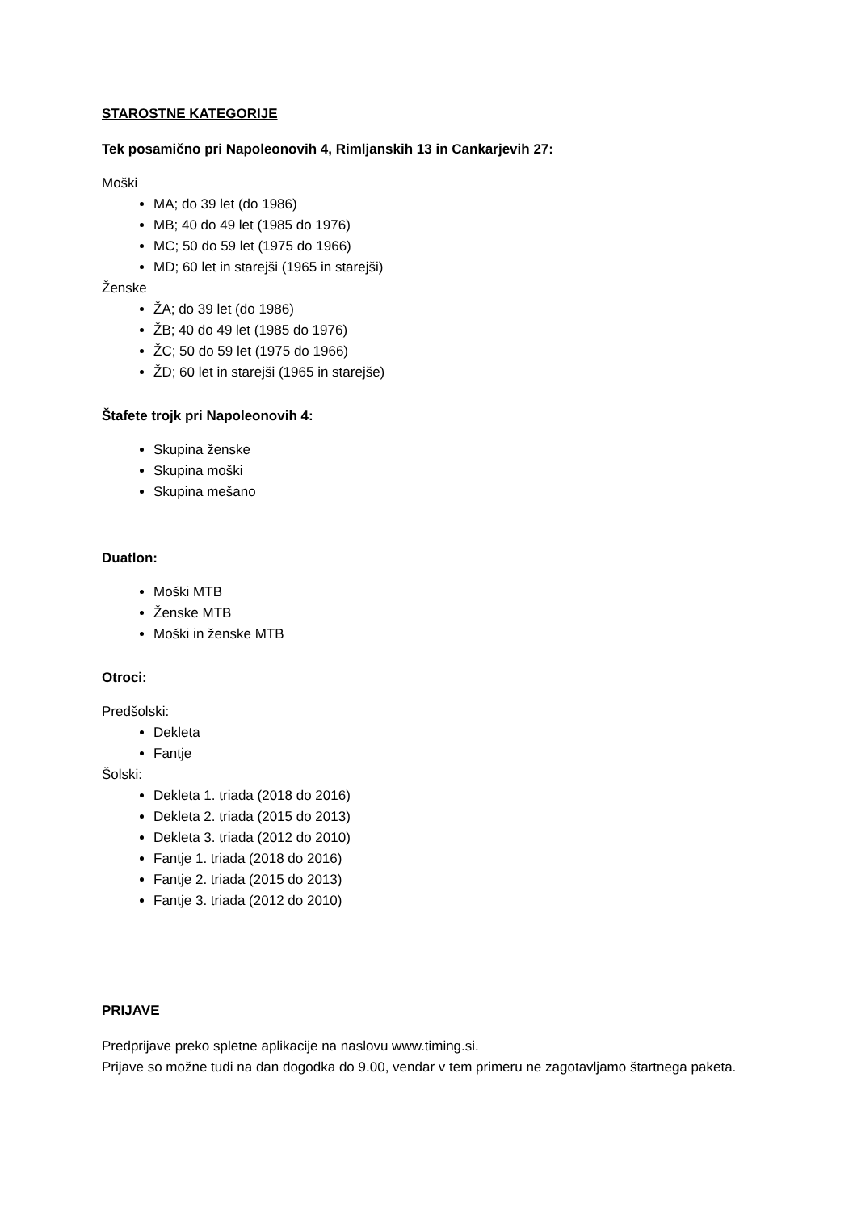STAROSTNE KATEGORIJE
Tek posamično pri Napoleonovih 4, Rimljanskih 13 in Cankarjevih 27:
Moški
MA; do 39 let (do 1986)
MB; 40 do 49 let (1985 do 1976)
MC; 50 do 59 let (1975 do 1966)
MD; 60 let in starejši (1965 in starejši)
Ženske
ŽA; do 39 let (do 1986)
ŽB; 40 do 49 let (1985 do 1976)
ŽC; 50 do 59 let (1975 do 1966)
ŽD; 60 let in starejši (1965 in starejše)
Štafete trojk pri Napoleonovih 4:
Skupina ženske
Skupina moški
Skupina mešano
Duatlon:
Moški MTB
Ženske MTB
Moški in ženske MTB
Otroci:
Predšolski:
Dekleta
Fantje
Šolski:
Dekleta 1. triada (2018 do 2016)
Dekleta 2. triada (2015 do 2013)
Dekleta 3. triada (2012 do 2010)
Fantje 1. triada (2018 do 2016)
Fantje 2. triada (2015 do 2013)
Fantje 3. triada (2012 do 2010)
PRIJAVE
Predprijave preko spletne aplikacije na naslovu www.timing.si.
Prijave so možne tudi na dan dogodka do 9.00, vendar v tem primeru ne zagotavljamo štartnega paketa.